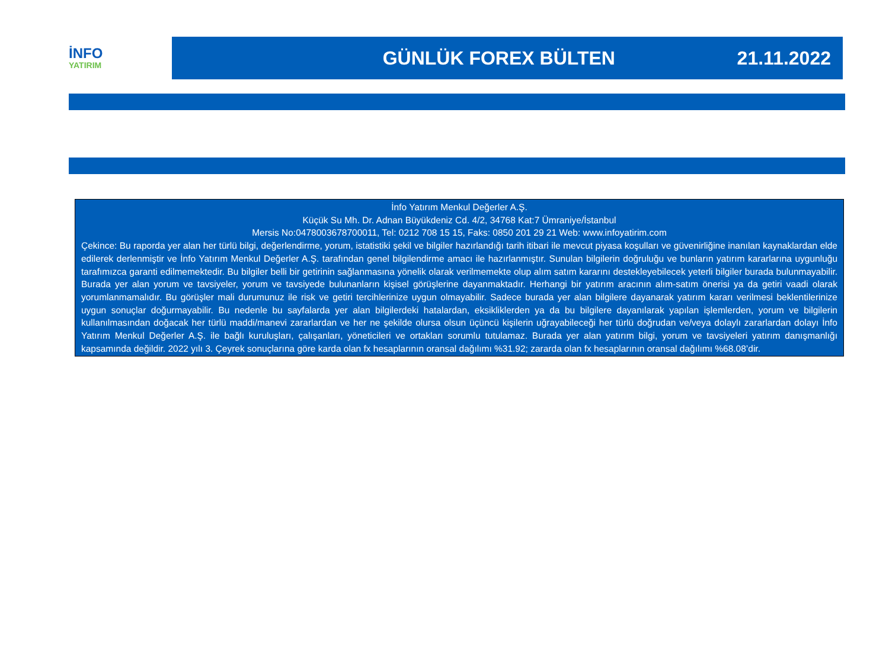İNFO
YATIRIM
GÜNLÜK FOREX BÜLTEN 21.11.2022
İnfo Yatırım Menkul Değerler A.Ş.
Küçük Su Mh. Dr. Adnan Büyükdeniz Cd. 4/2, 34768 Kat:7 Ümraniye/İstanbul
Mersis No:0478003678700011, Tel: 0212 708 15 15, Faks: 0850 201 29 21 Web: www.infoyatirim.com
Çekince: Bu raporda yer alan her türlü bilgi, değerlendirme, yorum, istatistiki şekil ve bilgiler hazırlandığı tarih itibari ile mevcut piyasa koşulları ve güvenirliğine inanılan kaynaklardan elde edilerek derlenmiştir ve İnfo Yatırım Menkul Değerler A.Ş. tarafından genel bilgilendirme amacı ile hazırlanmıştır. Sunulan bilgilerin doğruluğu ve bunların yatırım kararlarına uygunluğu tarafımızca garanti edilmemektedir. Bu bilgiler belli bir getirinin sağlanmasına yönelik olarak verilmemekte olup alım satım kararını destekleyebilecek yeterli bilgiler burada bulunmayabilir. Burada yer alan yorum ve tavsiyeler, yorum ve tavsiyede bulunanların kişisel görüşlerine dayanmaktadır. Herhangi bir yatırım aracının alım-satım önerisi ya da getiri vaadi olarak yorumlanmamalıdır. Bu görüşler mali durumunuz ile risk ve getiri tercihlerinize uygun olmayabilir. Sadece burada yer alan bilgilere dayanarak yatırım kararı verilmesi beklentilerinize uygun sonuçlar doğurmayabilir. Bu nedenle bu sayfalarda yer alan bilgilerdeki hatalardan, eksikliklerden ya da bu bilgilere dayanılarak yapılan işlemlerden, yorum ve bilgilerin kullanılmasından doğacak her türlü maddi/manevi zararlardan ve her ne şekilde olursa olsun üçüncü kişilerin uğrayabileceği her türlü doğrudan ve/veya dolaylı zararlardan dolayı İnfo Yatırım Menkul Değerler A.Ş. ile bağlı kuruluşları, çalışanları, yöneticileri ve ortakları sorumlu tutulamaz. Burada yer alan yatırım bilgi, yorum ve tavsiyeleri yatırım danışmanlığı kapsamında değildir. 2022 yılı 3. Çeyrek sonuçlarına göre karda olan fx hesaplarının oransal dağılımı %31.92; zararda olan fx hesaplarının oransal dağılımı %68.08’dir.